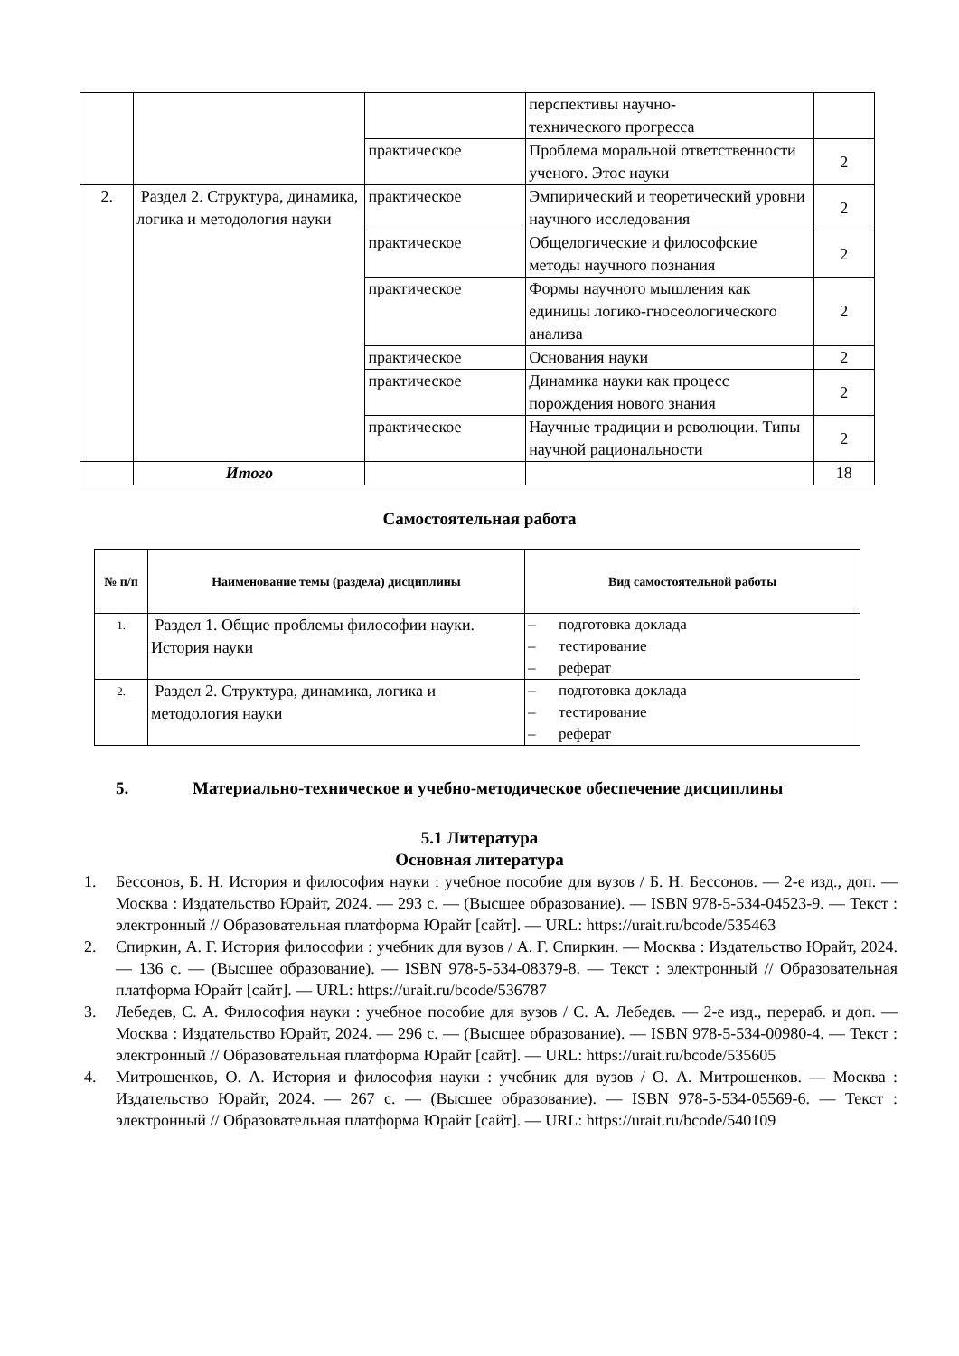| | | | перспективы научно- технического прогресса | |
| | | практическое | Проблема моральной ответственности ученого. Этос науки | 2 |
| 2. | Раздел 2. Структура, динамика, логика и методология науки | практическое | Эмпирический и теоретический уровни научного исследования | 2 |
| | | практическое | Общелогические и философские методы научного познания | 2 |
| | | практическое | Формы научного мышления как единицы логико-гносеологического анализа | 2 |
| | | практическое | Основания науки | 2 |
| | | практическое | Динамика науки как процесс порождения нового знания | 2 |
| | | практическое | Научные традиции и революции. Типы научной рациональности | 2 |
| | Итого | | | 18 |
Самостоятельная работа
| № п/п | Наименование темы (раздела) дисциплины | Вид самостоятельной работы |
| --- | --- | --- |
| 1. | Раздел 1. Общие проблемы философии науки. История науки | – подготовка доклада – тестирование – реферат |
| 2. | Раздел 2. Структура, динамика, логика и методология науки | – подготовка доклада – тестирование – реферат |
5. Материально-техническое и учебно-методическое обеспечение дисциплины
5.1 Литература
Основная литература
1. Бессонов, Б. Н. История и философия науки : учебное пособие для вузов / Б. Н. Бессонов. — 2-е изд., доп. — Москва : Издательство Юрайт, 2024. — 293 с. — (Высшее образование). — ISBN 978-5-534-04523-9. — Текст : электронный // Образовательная платформа Юрайт [сайт]. — URL: https://urait.ru/bcode/535463
2. Спиркин, А. Г. История философии : учебник для вузов / А. Г. Спиркин. — Москва : Издательство Юрайт, 2024. — 136 с. — (Высшее образование). — ISBN 978-5-534-08379-8. — Текст : электронный // Образовательная платформа Юрайт [сайт]. — URL: https://urait.ru/bcode/536787
3. Лебедев, С. А. Философия науки : учебное пособие для вузов / С. А. Лебедев. — 2-е изд., перераб. и доп. — Москва : Издательство Юрайт, 2024. — 296 с. — (Высшее образование). — ISBN 978-5-534-00980-4. — Текст : электронный // Образовательная платформа Юрайт [сайт]. — URL: https://urait.ru/bcode/535605
4. Митрошенков, О. А. История и философия науки : учебник для вузов / О. А. Митрошенков. — Москва : Издательство Юрайт, 2024. — 267 с. — (Высшее образование). — ISBN 978-5-534-05569-6. — Текст : электронный // Образовательная платформа Юрайт [сайт]. — URL: https://urait.ru/bcode/540109